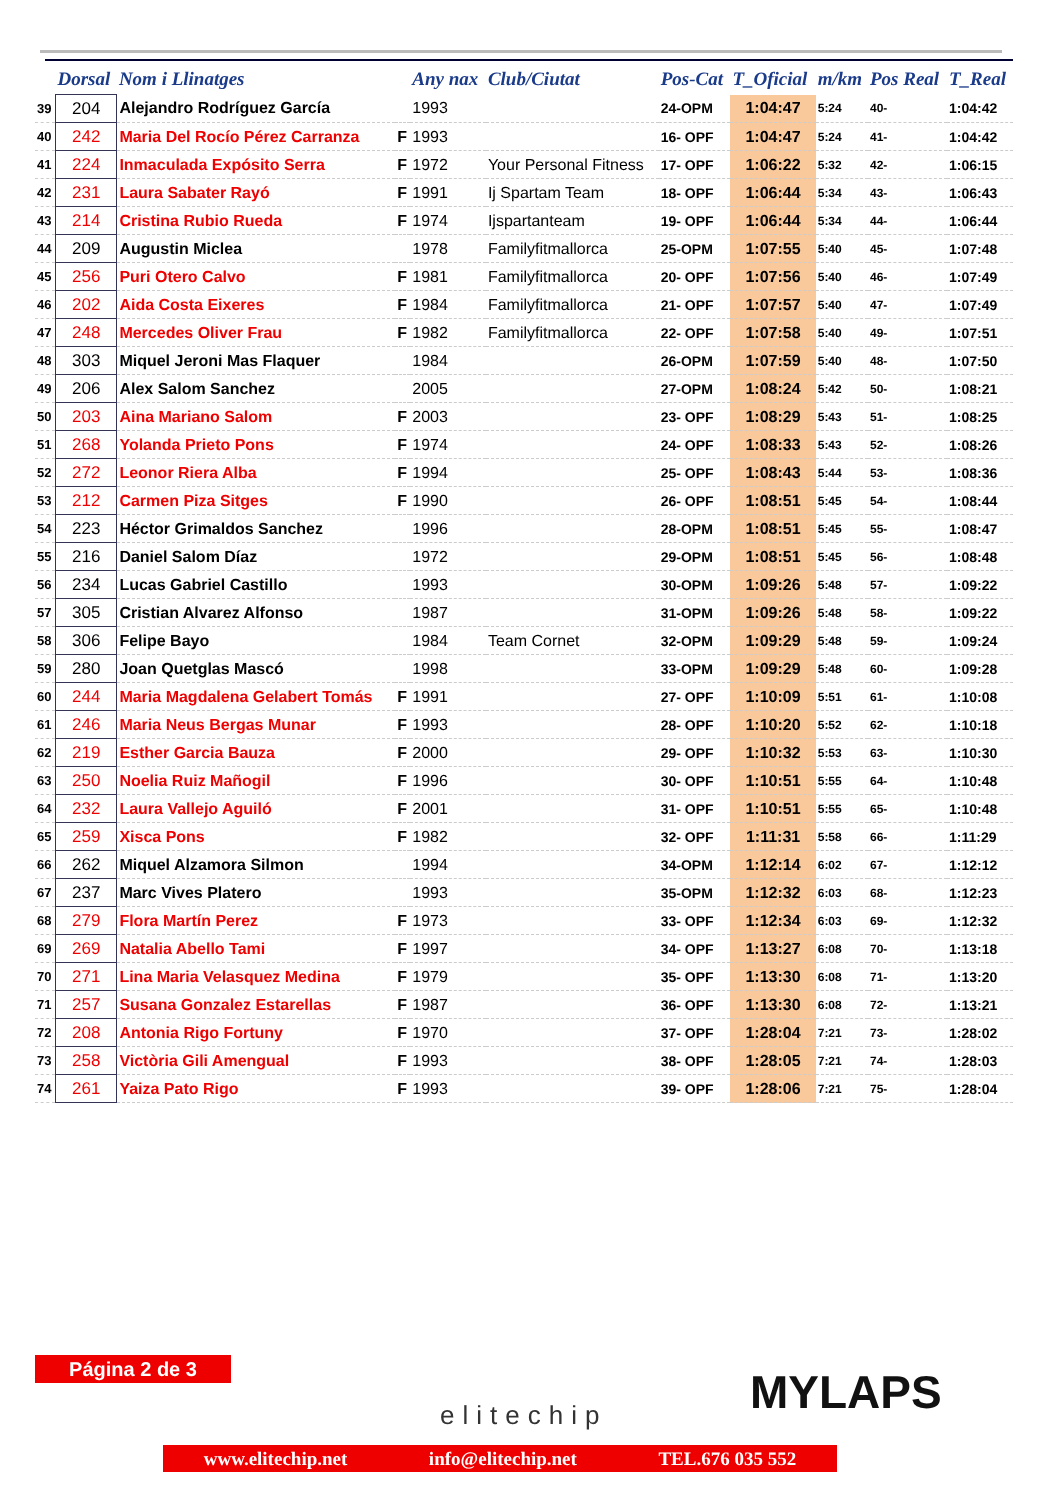| | Dorsal | Nom i Llinatges | | Any nax | Club/Ciutat | Pos-Cat | T_Oficial | m/km | Pos Real | T_Real |
| --- | --- | --- | --- | --- | --- | --- | --- | --- | --- | --- |
| 39 | 204 | Alejandro Rodríguez García | | 1993 | | 24-OPM | 1:04:47 | 5:24 | 40- | 1:04:42 |
| 40 | 242 | Maria Del Rocío Pérez Carranza | F | 1993 | | 16- OPF | 1:04:47 | 5:24 | 41- | 1:04:42 |
| 41 | 224 | Inmaculada Expósito Serra | F | 1972 | Your Personal Fitness | 17- OPF | 1:06:22 | 5:32 | 42- | 1:06:15 |
| 42 | 231 | Laura Sabater Rayó | F | 1991 | Ij Spartam Team | 18- OPF | 1:06:44 | 5:34 | 43- | 1:06:43 |
| 43 | 214 | Cristina Rubio Rueda | F | 1974 | Ijspartanteam | 19- OPF | 1:06:44 | 5:34 | 44- | 1:06:44 |
| 44 | 209 | Augustin Miclea | | 1978 | Familyfitmallorca | 25-OPM | 1:07:55 | 5:40 | 45- | 1:07:48 |
| 45 | 256 | Puri Otero Calvo | F | 1981 | Familyfitmallorca | 20- OPF | 1:07:56 | 5:40 | 46- | 1:07:49 |
| 46 | 202 | Aida Costa Eixeres | F | 1984 | Familyfitmallorca | 21- OPF | 1:07:57 | 5:40 | 47- | 1:07:49 |
| 47 | 248 | Mercedes Oliver Frau | F | 1982 | Familyfitmallorca | 22- OPF | 1:07:58 | 5:40 | 49- | 1:07:51 |
| 48 | 303 | Miquel Jeroni Mas Flaquer | | 1984 | | 26-OPM | 1:07:59 | 5:40 | 48- | 1:07:50 |
| 49 | 206 | Alex Salom Sanchez | | 2005 | | 27-OPM | 1:08:24 | 5:42 | 50- | 1:08:21 |
| 50 | 203 | Aina Mariano Salom | F | 2003 | | 23- OPF | 1:08:29 | 5:43 | 51- | 1:08:25 |
| 51 | 268 | Yolanda Prieto Pons | F | 1974 | | 24- OPF | 1:08:33 | 5:43 | 52- | 1:08:26 |
| 52 | 272 | Leonor Riera Alba | F | 1994 | | 25- OPF | 1:08:43 | 5:44 | 53- | 1:08:36 |
| 53 | 212 | Carmen Piza Sitges | F | 1990 | | 26- OPF | 1:08:51 | 5:45 | 54- | 1:08:44 |
| 54 | 223 | Héctor Grimaldos Sanchez | | 1996 | | 28-OPM | 1:08:51 | 5:45 | 55- | 1:08:47 |
| 55 | 216 | Daniel Salom Díaz | | 1972 | | 29-OPM | 1:08:51 | 5:45 | 56- | 1:08:48 |
| 56 | 234 | Lucas Gabriel Castillo | | 1993 | | 30-OPM | 1:09:26 | 5:48 | 57- | 1:09:22 |
| 57 | 305 | Cristian Alvarez Alfonso | | 1987 | | 31-OPM | 1:09:26 | 5:48 | 58- | 1:09:22 |
| 58 | 306 | Felipe Bayo | | 1984 | Team Cornet | 32-OPM | 1:09:29 | 5:48 | 59- | 1:09:24 |
| 59 | 280 | Joan Quetglas Mascó | | 1998 | | 33-OPM | 1:09:29 | 5:48 | 60- | 1:09:28 |
| 60 | 244 | Maria Magdalena Gelabert Tomás | F | 1991 | | 27- OPF | 1:10:09 | 5:51 | 61- | 1:10:08 |
| 61 | 246 | Maria Neus Bergas Munar | F | 1993 | | 28- OPF | 1:10:20 | 5:52 | 62- | 1:10:18 |
| 62 | 219 | Esther Garcia Bauza | F | 2000 | | 29- OPF | 1:10:32 | 5:53 | 63- | 1:10:30 |
| 63 | 250 | Noelia Ruiz Mañogil | F | 1996 | | 30- OPF | 1:10:51 | 5:55 | 64- | 1:10:48 |
| 64 | 232 | Laura Vallejo Aguiló | F | 2001 | | 31- OPF | 1:10:51 | 5:55 | 65- | 1:10:48 |
| 65 | 259 | Xisca Pons | F | 1982 | | 32- OPF | 1:11:31 | 5:58 | 66- | 1:11:29 |
| 66 | 262 | Miquel Alzamora Silmon | | 1994 | | 34-OPM | 1:12:14 | 6:02 | 67- | 1:12:12 |
| 67 | 237 | Marc Vives Platero | | 1993 | | 35-OPM | 1:12:32 | 6:03 | 68- | 1:12:23 |
| 68 | 279 | Flora Martín Perez | F | 1973 | | 33- OPF | 1:12:34 | 6:03 | 69- | 1:12:32 |
| 69 | 269 | Natalia Abello Tami | F | 1997 | | 34- OPF | 1:13:27 | 6:08 | 70- | 1:13:18 |
| 70 | 271 | Lina Maria Velasquez Medina | F | 1979 | | 35- OPF | 1:13:30 | 6:08 | 71- | 1:13:20 |
| 71 | 257 | Susana Gonzalez Estarellas | F | 1987 | | 36- OPF | 1:13:30 | 6:08 | 72- | 1:13:21 |
| 72 | 208 | Antonia Rigo Fortuny | F | 1970 | | 37- OPF | 1:28:04 | 7:21 | 73- | 1:28:02 |
| 73 | 258 | Victòria Gili Amengual | F | 1993 | | 38- OPF | 1:28:05 | 7:21 | 74- | 1:28:03 |
| 74 | 261 | Yaiza Pato Rigo | F | 1993 | | 39- OPF | 1:28:06 | 7:21 | 75- | 1:28:04 |
Página 2 de 3
elitechip MYLAPS
www.elitechip.net info@elitechip.net TEL.676 035 552